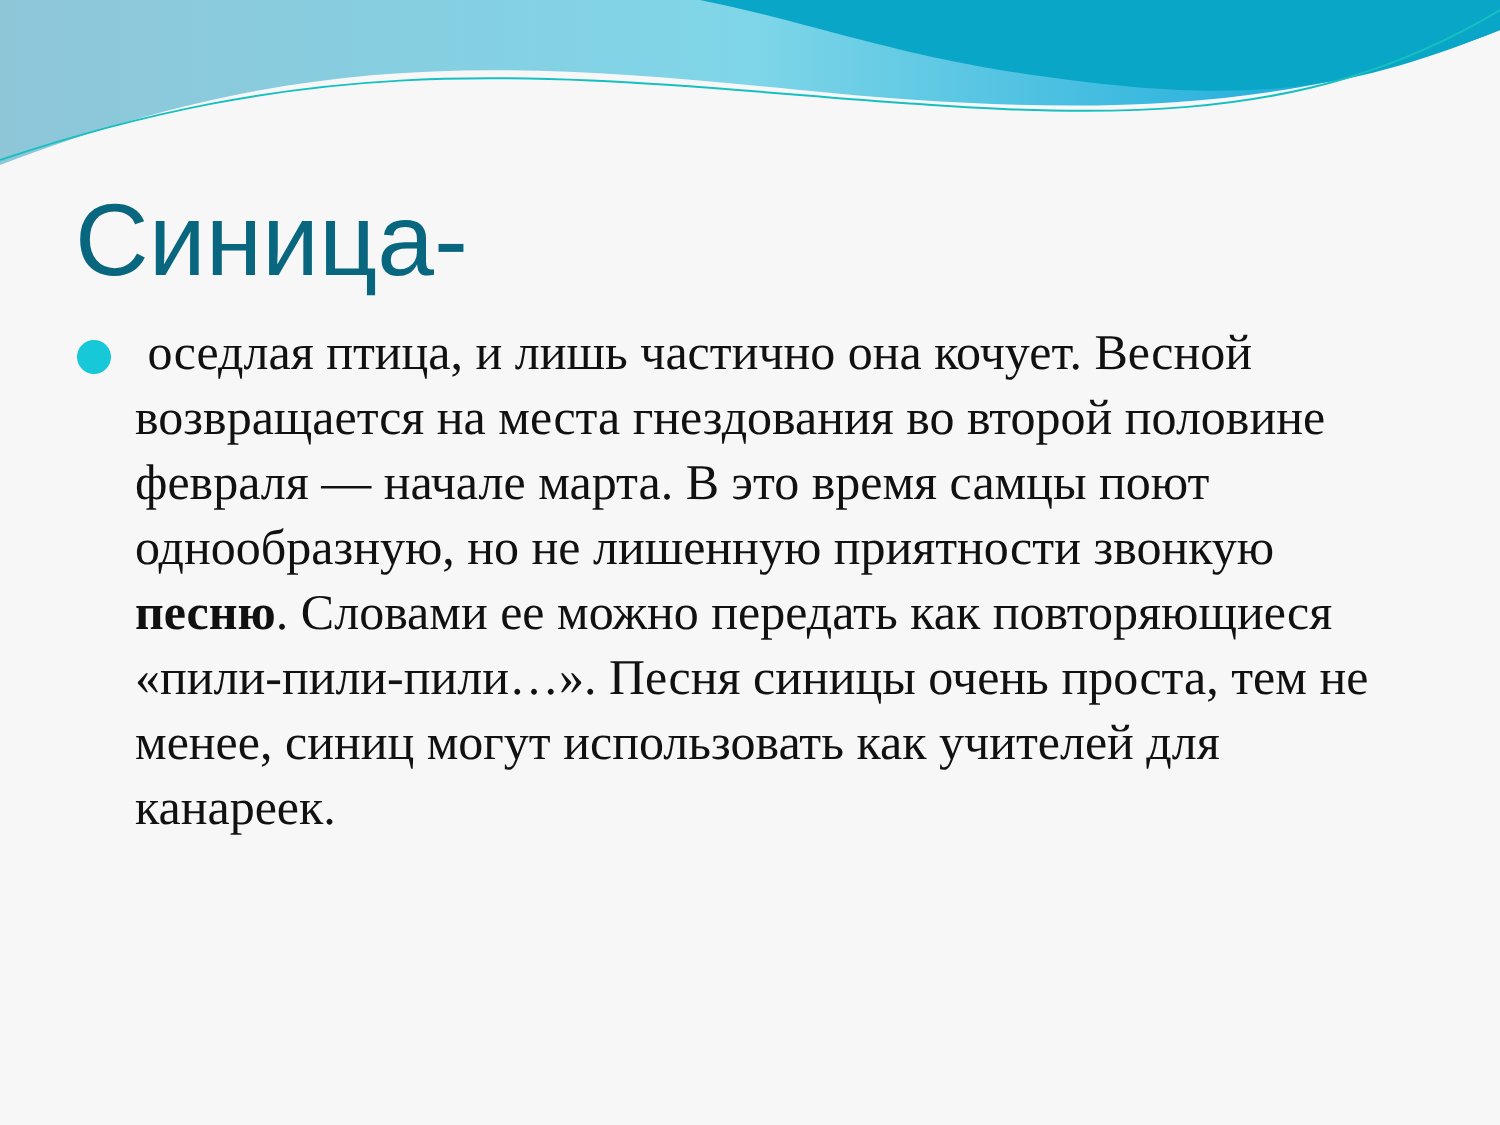Синица-
оседлая птица, и лишь частично она кочует. Весной возвращается на места гнездования во второй половине февраля — начале марта. В это время самцы поют однообразную, но не лишенную приятности звонкую песню. Словами ее можно передать как повторяющиеся «пили-пили-пили…». Песня синицы очень проста, тем не менее, синиц могут использовать как учителей для канареек.